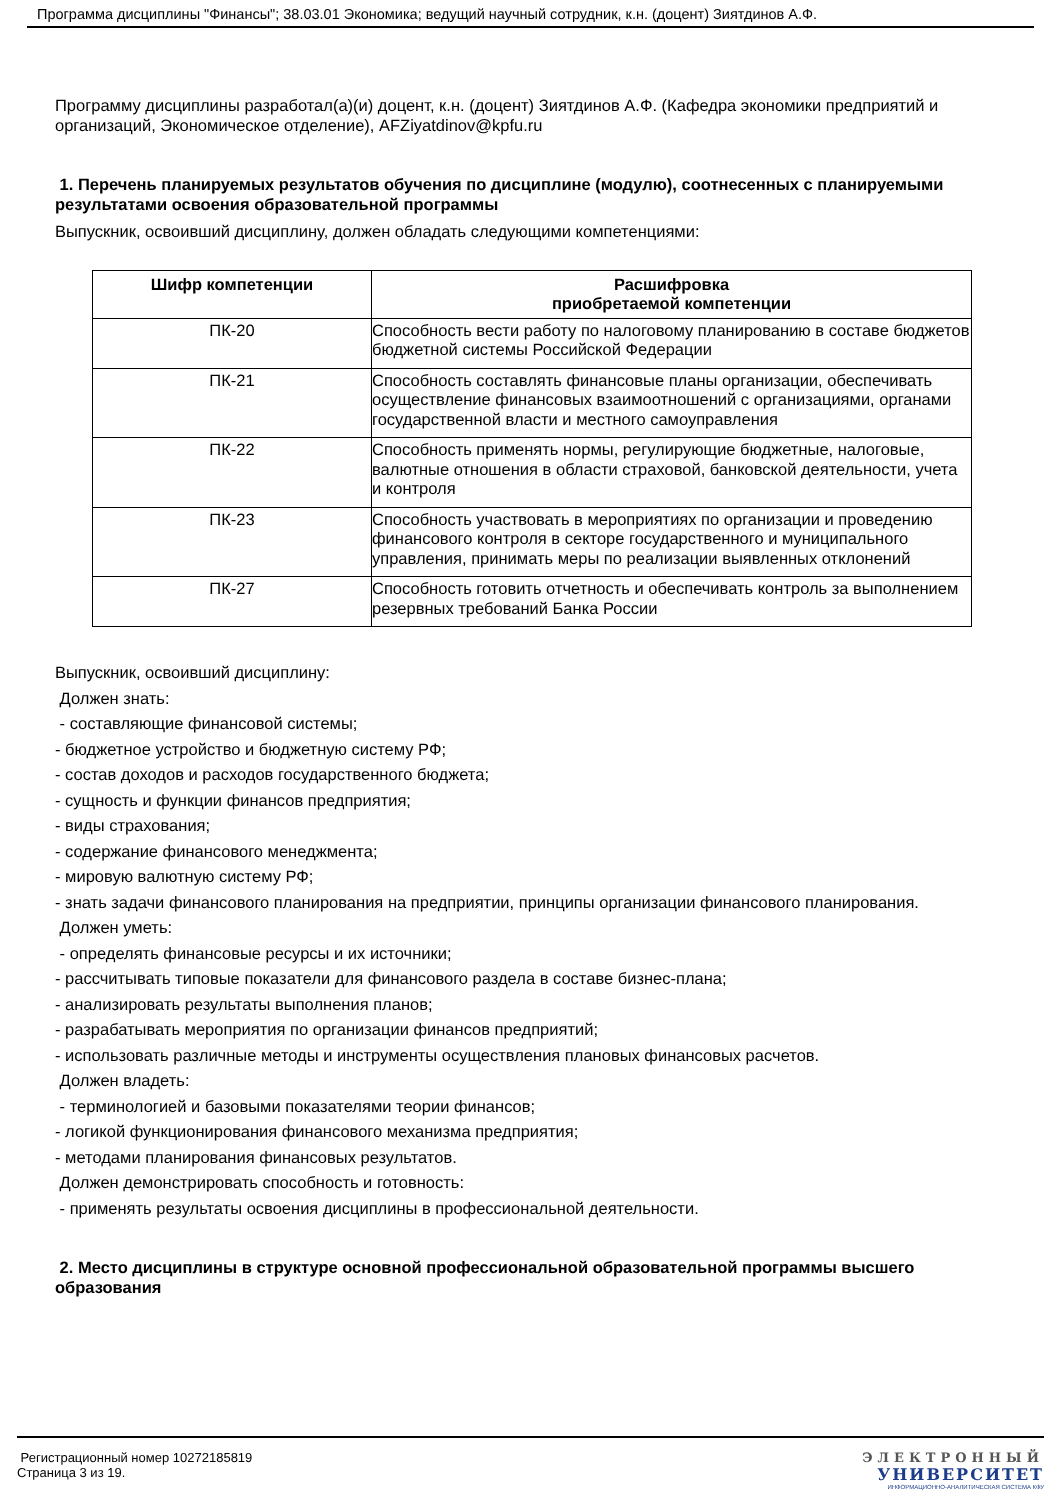Программа дисциплины "Финансы"; 38.03.01 Экономика; ведущий научный сотрудник, к.н. (доцент) Зиятдинов А.Ф.
Программу дисциплины разработал(а)(и) доцент, к.н. (доцент) Зиятдинов А.Ф. (Кафедра экономики предприятий и организаций, Экономическое отделение), AFZiyatdinov@kpfu.ru
1. Перечень планируемых результатов обучения по дисциплине (модулю), соотнесенных с планируемыми результатами освоения образовательной программы
Выпускник, освоивший дисциплину, должен обладать следующими компетенциями:
| Шифр компетенции | Расшифровка приобретаемой компетенции |
| --- | --- |
| ПК-20 | Способность вести работу по налоговому планированию в составе бюджетов бюджетной системы Российской Федерации |
| ПК-21 | Способность составлять финансовые планы организации, обеспечивать осуществление финансовых взаимоотношений с организациями, органами государственной власти и местного самоуправления |
| ПК-22 | Способность применять нормы, регулирующие бюджетные, налоговые, валютные отношения в области страховой, банковской деятельности, учета и контроля |
| ПК-23 | Способность участвовать в мероприятиях по организации и проведению финансового контроля в секторе государственного и муниципального управления, принимать меры по реализации выявленных отклонений |
| ПК-27 | Способность готовить отчетность и обеспечивать контроль за выполнением резервных требований Банка России |
Выпускник, освоивший дисциплину:
Должен знать:
- составляющие финансовой системы;
- бюджетное устройство и бюджетную систему РФ;
- состав доходов и расходов государственного бюджета;
- сущность и функции финансов предприятия;
- виды страхования;
- содержание финансового менеджмента;
- мировую валютную систему РФ;
- знать задачи финансового планирования на предприятии, принципы организации финансового планирования.
Должен уметь:
- определять финансовые ресурсы и их источники;
- рассчитывать типовые показатели для финансового раздела в составе бизнес-плана;
- анализировать результаты выполнения планов;
- разрабатывать мероприятия по организации финансов предприятий;
- использовать различные методы и инструменты осуществления плановых финансовых расчетов.
Должен владеть:
- терминологией и базовыми показателями теории финансов;
- логикой функционирования финансового механизма предприятия;
- методами планирования финансовых результатов.
Должен демонстрировать способность и готовность:
- применять результаты освоения дисциплины в профессиональной деятельности.
2. Место дисциплины в структуре основной профессиональной образовательной программы высшего образования
Регистрационный номер 10272185819
Страница 3 из 19.
ЭЛЕКТРОННЫЙ
УНИВЕРСИТЕТ
ИНФОРМАЦИОННО-АНАЛИТИЧЕСКАЯ СИСТЕМА КФУ